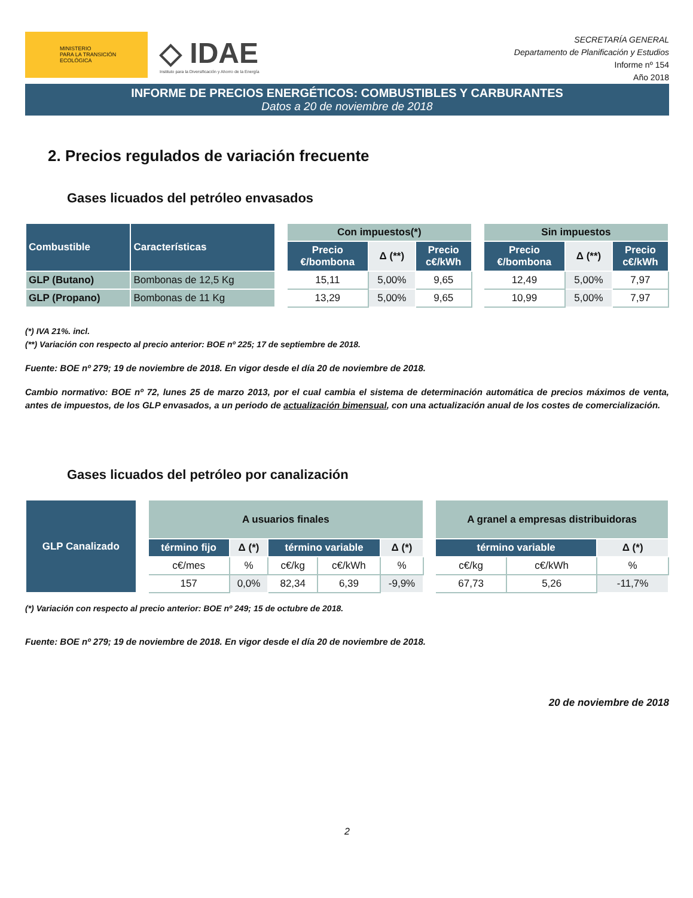MINISTERIO
PARA LA TRANSICIÓN ECOLÓGICA
◇ IDAE
Instituto para la Diversificación y Ahorro de la Energía
SECRETARÍA GENERAL
Departamento de Planificación y Estudios
Informe nº 154
Año 2018
INFORME DE PRECIOS ENERGÉTICOS: COMBUSTIBLES Y CARBURANTES
Datos a 20 de noviembre de 2018
2. Precios regulados de variación frecuente
Gases licuados del petróleo envasados
| Combustible | Características | | Con impuestos(*) | | | | Sin impuestos | | |
| | | | Precio €/bombona | Δ (**) | Precio c€/kWh | | Precio €/bombona | Δ (**) | Precio c€/kWh |
| GLP (Butano) | Bombonas de 12,5 Kg | | 15,11 | 5,00% | 9,65 | | 12,49 | 5,00% | 7,97 |
| GLP (Propano) | Bombonas de 11 Kg | | 13,29 | 5,00% | 9,65 | | 10,99 | 5,00% | 7,97 |
(*) IVA 21%. incl.
(**) Variación con respecto al precio anterior: BOE nº 225; 17 de septiembre de 2018.
Fuente: BOE nº 279; 19 de noviembre de 2018. En vigor desde el día 20 de noviembre de 2018.
Cambio normativo: BOE nº 72, lunes 25 de marzo 2013, por el cual cambia el sistema de determinación automática de precios máximos de venta, antes de impuestos, de los GLP envasados, a un periodo de actualización bimensual, con una actualización anual de los costes de comercialización.
Gases licuados del petróleo por canalización
| GLP Canalizado | | A usuarios finales | | | | | | A granel a empresas distribuidoras | | |
| | | término fijo | Δ (*) | término variable | | Δ (*) | | término variable | | Δ (*) |
| | | c€/mes | % | c€/kg | c€/kWh | % | | c€/kg | c€/kWh | % |
| | | 157 | 0,0% | 82,34 | 6,39 | -9,9% | | 67,73 | 5,26 | -11,7% |
(*) Variación con respecto al precio anterior: BOE nº 249; 15 de octubre de 2018.
Fuente: BOE nº 279; 19 de noviembre de 2018. En vigor desde el día 20 de noviembre de 2018.
20 de noviembre de 2018
2